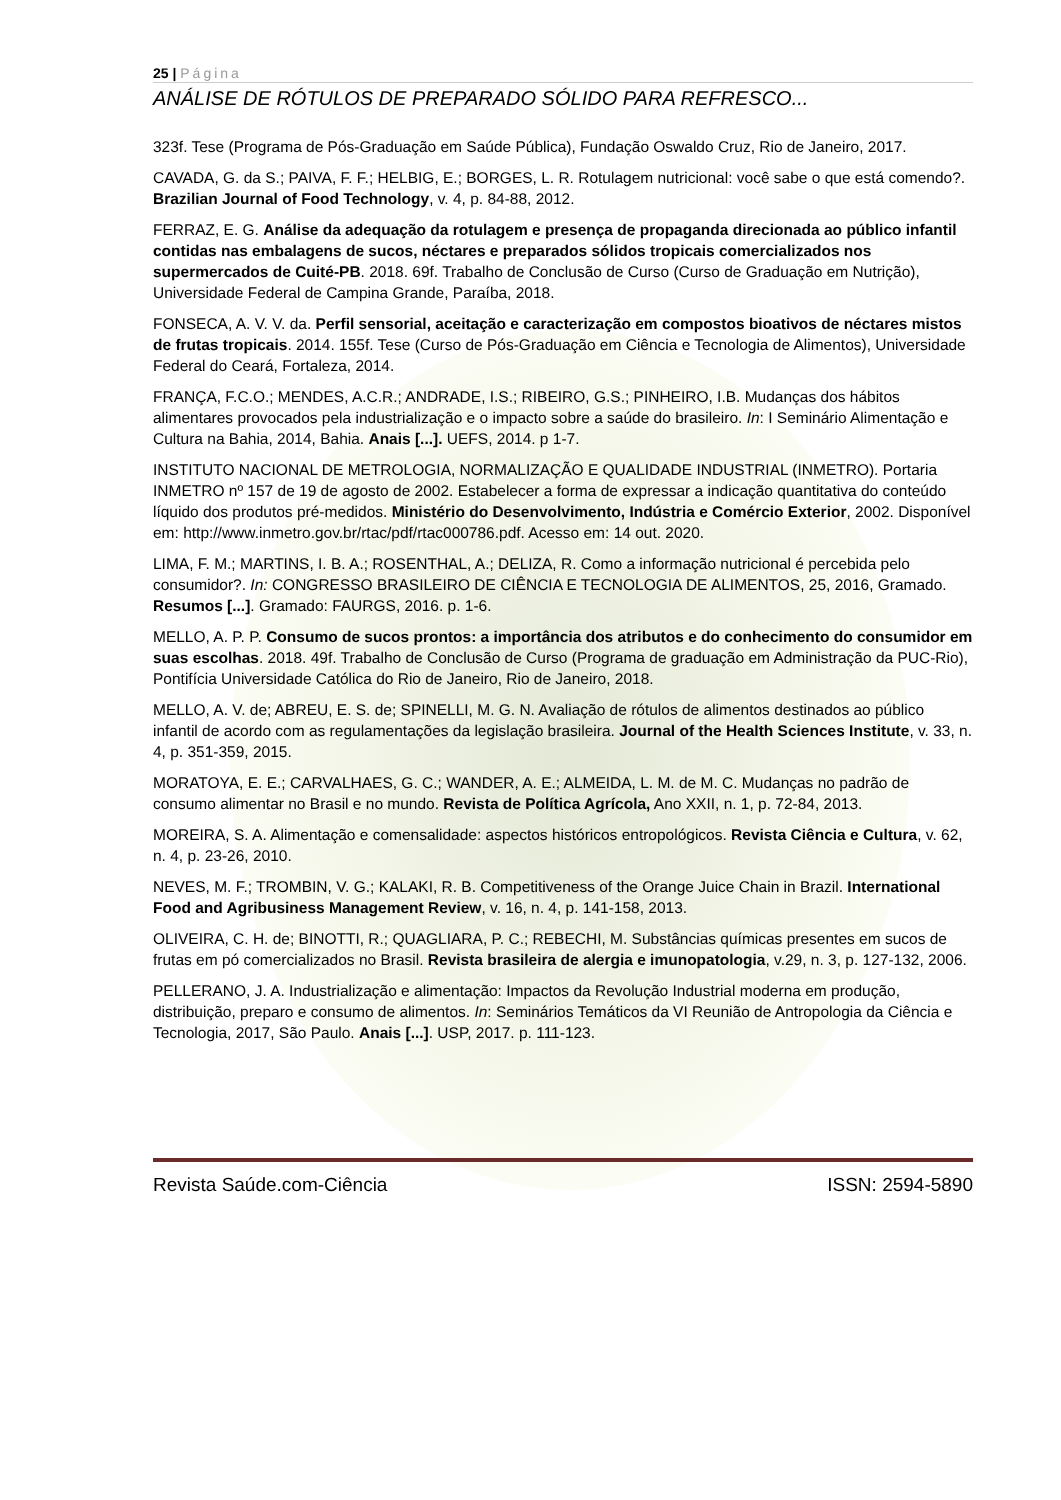25 | Página
ANÁLISE DE RÓTULOS DE PREPARADO SÓLIDO PARA REFRESCO...
323f. Tese (Programa de Pós-Graduação em Saúde Pública), Fundação Oswaldo Cruz, Rio de Janeiro, 2017.
CAVADA, G. da S.; PAIVA, F. F.; HELBIG, E.; BORGES, L. R. Rotulagem nutricional: você sabe o que está comendo?. Brazilian Journal of Food Technology, v. 4, p. 84-88, 2012.
FERRAZ, E. G. Análise da adequação da rotulagem e presença de propaganda direcionada ao público infantil contidas nas embalagens de sucos, néctares e preparados sólidos tropicais comercializados nos supermercados de Cuité-PB. 2018. 69f. Trabalho de Conclusão de Curso (Curso de Graduação em Nutrição), Universidade Federal de Campina Grande, Paraíba, 2018.
FONSECA, A. V. V. da. Perfil sensorial, aceitação e caracterização em compostos bioativos de néctares mistos de frutas tropicais. 2014. 155f. Tese (Curso de Pós-Graduação em Ciência e Tecnologia de Alimentos), Universidade Federal do Ceará, Fortaleza, 2014.
FRANÇA, F.C.O.; MENDES, A.C.R.; ANDRADE, I.S.; RIBEIRO, G.S.; PINHEIRO, I.B. Mudanças dos hábitos alimentares provocados pela industrialização e o impacto sobre a saúde do brasileiro. In: I Seminário Alimentação e Cultura na Bahia, 2014, Bahia. Anais [...]. UEFS, 2014. p 1-7.
INSTITUTO NACIONAL DE METROLOGIA, NORMALIZAÇÃO E QUALIDADE INDUSTRIAL (INMETRO). Portaria INMETRO nº 157 de 19 de agosto de 2002. Estabelecer a forma de expressar a indicação quantitativa do conteúdo líquido dos produtos pré-medidos. Ministério do Desenvolvimento, Indústria e Comércio Exterior, 2002. Disponível em: http://www.inmetro.gov.br/rtac/pdf/rtac000786.pdf. Acesso em: 14 out. 2020.
LIMA, F. M.; MARTINS, I. B. A.; ROSENTHAL, A.; DELIZA, R. Como a informação nutricional é percebida pelo consumidor?. In: CONGRESSO BRASILEIRO DE CIÊNCIA E TECNOLOGIA DE ALIMENTOS, 25, 2016, Gramado. Resumos [...]. Gramado: FAURGS, 2016. p. 1-6.
MELLO, A. P. P. Consumo de sucos prontos: a importância dos atributos e do conhecimento do consumidor em suas escolhas. 2018. 49f. Trabalho de Conclusão de Curso (Programa de graduação em Administração da PUC-Rio), Pontifícia Universidade Católica do Rio de Janeiro, Rio de Janeiro, 2018.
MELLO, A. V. de; ABREU, E. S. de; SPINELLI, M. G. N. Avaliação de rótulos de alimentos destinados ao público infantil de acordo com as regulamentações da legislação brasileira. Journal of the Health Sciences Institute, v. 33, n. 4, p. 351-359, 2015.
MORATOYA, E. E.; CARVALHAES, G. C.; WANDER, A. E.; ALMEIDA, L. M. de M. C. Mudanças no padrão de consumo alimentar no Brasil e no mundo. Revista de Política Agrícola, Ano XXII, n. 1, p. 72-84, 2013.
MOREIRA, S. A. Alimentação e comensalidade: aspectos históricos entropológicos. Revista Ciência e Cultura, v. 62, n. 4, p. 23-26, 2010.
NEVES, M. F.; TROMBIN, V. G.; KALAKI, R. B. Competitiveness of the Orange Juice Chain in Brazil. International Food and Agribusiness Management Review, v. 16, n. 4, p. 141-158, 2013.
OLIVEIRA, C. H. de; BINOTTI, R.; QUAGLIARA, P. C.; REBECHI, M. Substâncias químicas presentes em sucos de frutas em pó comercializados no Brasil. Revista brasileira de alergia e imunopatologia, v.29, n. 3, p. 127-132, 2006.
PELLERANO, J. A. Industrialização e alimentação: Impactos da Revolução Industrial moderna em produção, distribuição, preparo e consumo de alimentos. In: Seminários Temáticos da VI Reunião de Antropologia da Ciência e Tecnologia, 2017, São Paulo. Anais [...]. USP, 2017. p. 111-123.
Revista Saúde.com-Ciência ISSN: 2594-5890